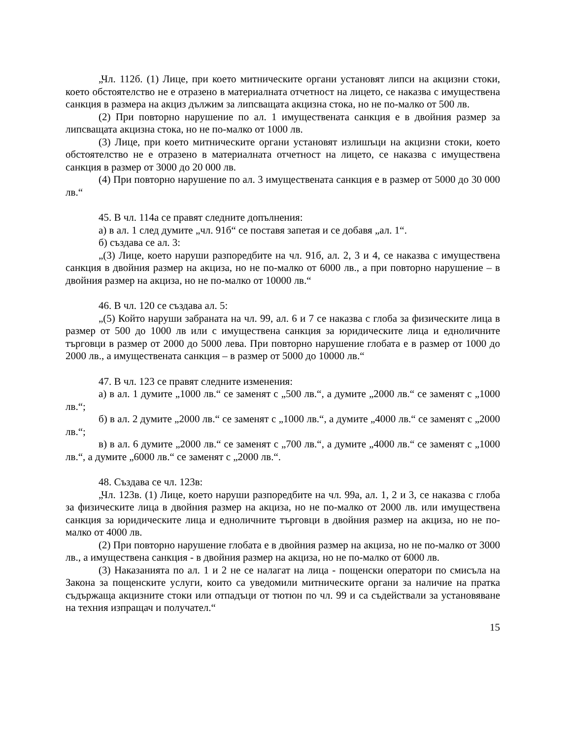„Чл. 112б. (1) Лице, при което митническите органи установят липси на акцизни стоки, което обстоятелство не е отразено в материалната отчетност на лицето, се наказва с имуществена санкция в размера на акциз дължим за липсващата акцизна стока, но не по-малко от 500 лв.
(2) При повторно нарушение по ал. 1 имуществената санкция е в двойния размер за липсващата акцизна стока, но не по-малко от 1000 лв.
(3) Лице, при което митническите органи установят излишъци на акцизни стоки, което обстоятелство не е отразено в материалната отчетност на лицето, се наказва с имуществена санкция в размер от 3000 до 20 000 лв.
(4) При повторно нарушение по ал. 3 имуществената санкция е в размер от 5000 до 30 000 лв.“
45. В чл. 114а се правят следните допълнения:
а) в ал. 1 след думите „чл. 91б“ се поставя запетая и се добавя „ал. 1“.
б) създава се ал. 3:
„(3) Лице, което наруши разпоредбите на чл. 91б, ал. 2, 3 и 4, се наказва с имуществена санкция в двойния размер на акциза, но не по-малко от 6000 лв., а при повторно нарушение – в двойния размер на акциза, но не по-малко от 10000 лв.“
46. В чл. 120 се създава ал. 5:
„(5) Който наруши забраната на чл. 99, ал. 6 и 7 се наказва с глоба за физическите лица в размер от 500 до 1000 лв или с имуществена санкция за юридическите лица и едноличните търговци в размер от 2000 до 5000 лева. При повторно нарушение глобата е в размер от 1000 до 2000 лв., а имуществената санкция – в размер от 5000 до 10000 лв.“
47. В чл. 123 се правят следните изменения:
а) в ал. 1 думите „1000 лв.“ се заменят с „500 лв.“, а думите „2000 лв.“ се заменят с „1000 лв.“;
б) в ал. 2 думите „2000 лв.“ се заменят с „1000 лв.“, а думите „4000 лв.“ се заменят с „2000 лв.“;
в) в ал. 6 думите „2000 лв.“ се заменят с „700 лв.“, а думите „4000 лв.“ се заменят с „1000 лв.“, а думите „6000 лв.“ се заменят с „2000 лв.“.
48. Създава се чл. 123в:
„Чл. 123в. (1) Лице, което наруши разпоредбите на чл. 99а, ал. 1, 2 и 3, се наказва с глоба за физическите лица в двойния размер на акциза, но не по-малко от 2000 лв. или имуществена санкция за юридическите лица и едноличните търговци в двойния размер на акциза, но не по-малко от 4000 лв.
(2) При повторно нарушение глобата е в двойния размер на акциза, но не по-малко от 3000 лв., а имуществена санкция - в двойния размер на акциза, но не по-малко от 6000 лв.
(3) Наказанията по ал. 1 и 2 не се налагат на лица - пощенски оператори по смисъла на Закона за пощенските услуги, които са уведомили митническите органи за наличие на пратка съдържаща акцизните стоки или отпадъци от тютюн по чл. 99 и са съдействали за установяване на техния изпращач и получател.“
15